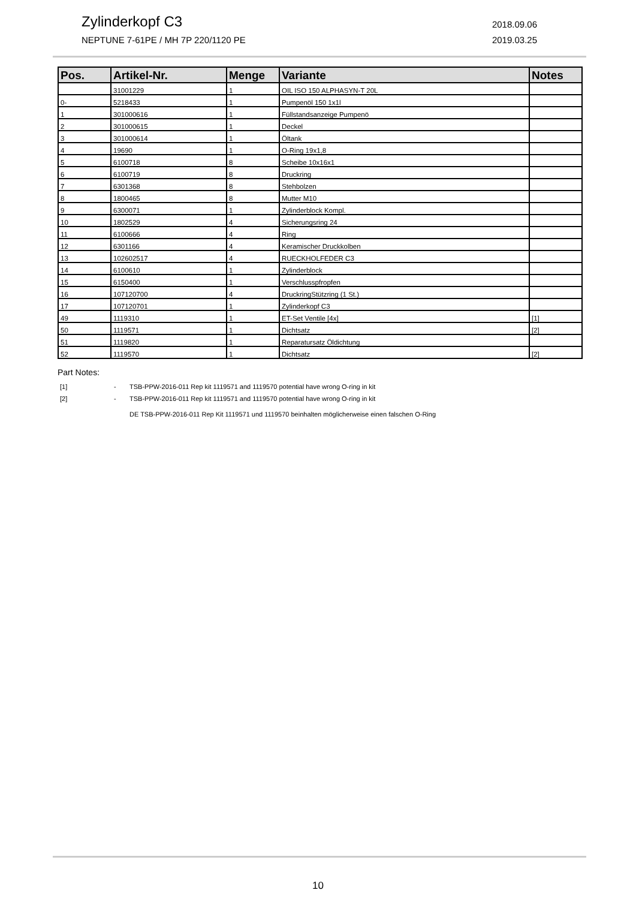Zylinderkopf C3 2018.09.06
NEPTUNE 7-61PE / MH 7P 220/1120 PE 2019.03.25
| Pos. | Artikel-Nr. | Menge | Variante | Notes |
| --- | --- | --- | --- | --- |
| | 31001229 | 1 | OIL ISO 150 ALPHASYN-T 20L | |
| 0- | 5218433 | 1 | Pumpenöl 150 1x1l | |
| 1 | 301000616 | 1 | Füllstandsanzeige Pumpenö | |
| 2 | 301000615 | 1 | Deckel | |
| 3 | 301000614 | 1 | Öltank | |
| 4 | 19690 | 1 | O-Ring 19x1,8 | |
| 5 | 6100718 | 8 | Scheibe 10x16x1 | |
| 6 | 6100719 | 8 | Druckring | |
| 7 | 6301368 | 8 | Stehbolzen | |
| 8 | 1800465 | 8 | Mutter M10 | |
| 9 | 6300071 | 1 | Zylinderblock Kompl. | |
| 10 | 1802529 | 4 | Sicherungsring 24 | |
| 11 | 6100666 | 4 | Ring | |
| 12 | 6301166 | 4 | Keramischer Druckkolben | |
| 13 | 102602517 | 4 | RUECKHOLFEDER C3 | |
| 14 | 6100610 | 1 | Zylinderblock | |
| 15 | 6150400 | 1 | Verschlusspfropfen | |
| 16 | 107120700 | 4 | DruckringStützring (1 St.) | |
| 17 | 107120701 | 1 | Zylinderkopf C3 | |
| 49 | 1119310 | 1 | ET-Set Ventile [4x] | [1] |
| 50 | 1119571 | 1 | Dichtsatz | [2] |
| 51 | 1119820 | 1 | Reparatursatz Öldichtung | |
| 52 | 1119570 | 1 | Dichtsatz | [2] |
Part Notes:
[1] - TSB-PPW-2016-011 Rep kit 1119571 and 1119570 potential have wrong O-ring in kit
[2] - TSB-PPW-2016-011 Rep kit 1119571 and 1119570 potential have wrong O-ring in kit
DE TSB-PPW-2016-011 Rep Kit 1119571 und 1119570 beinhalten möglicherweise einen falschen O-Ring
10